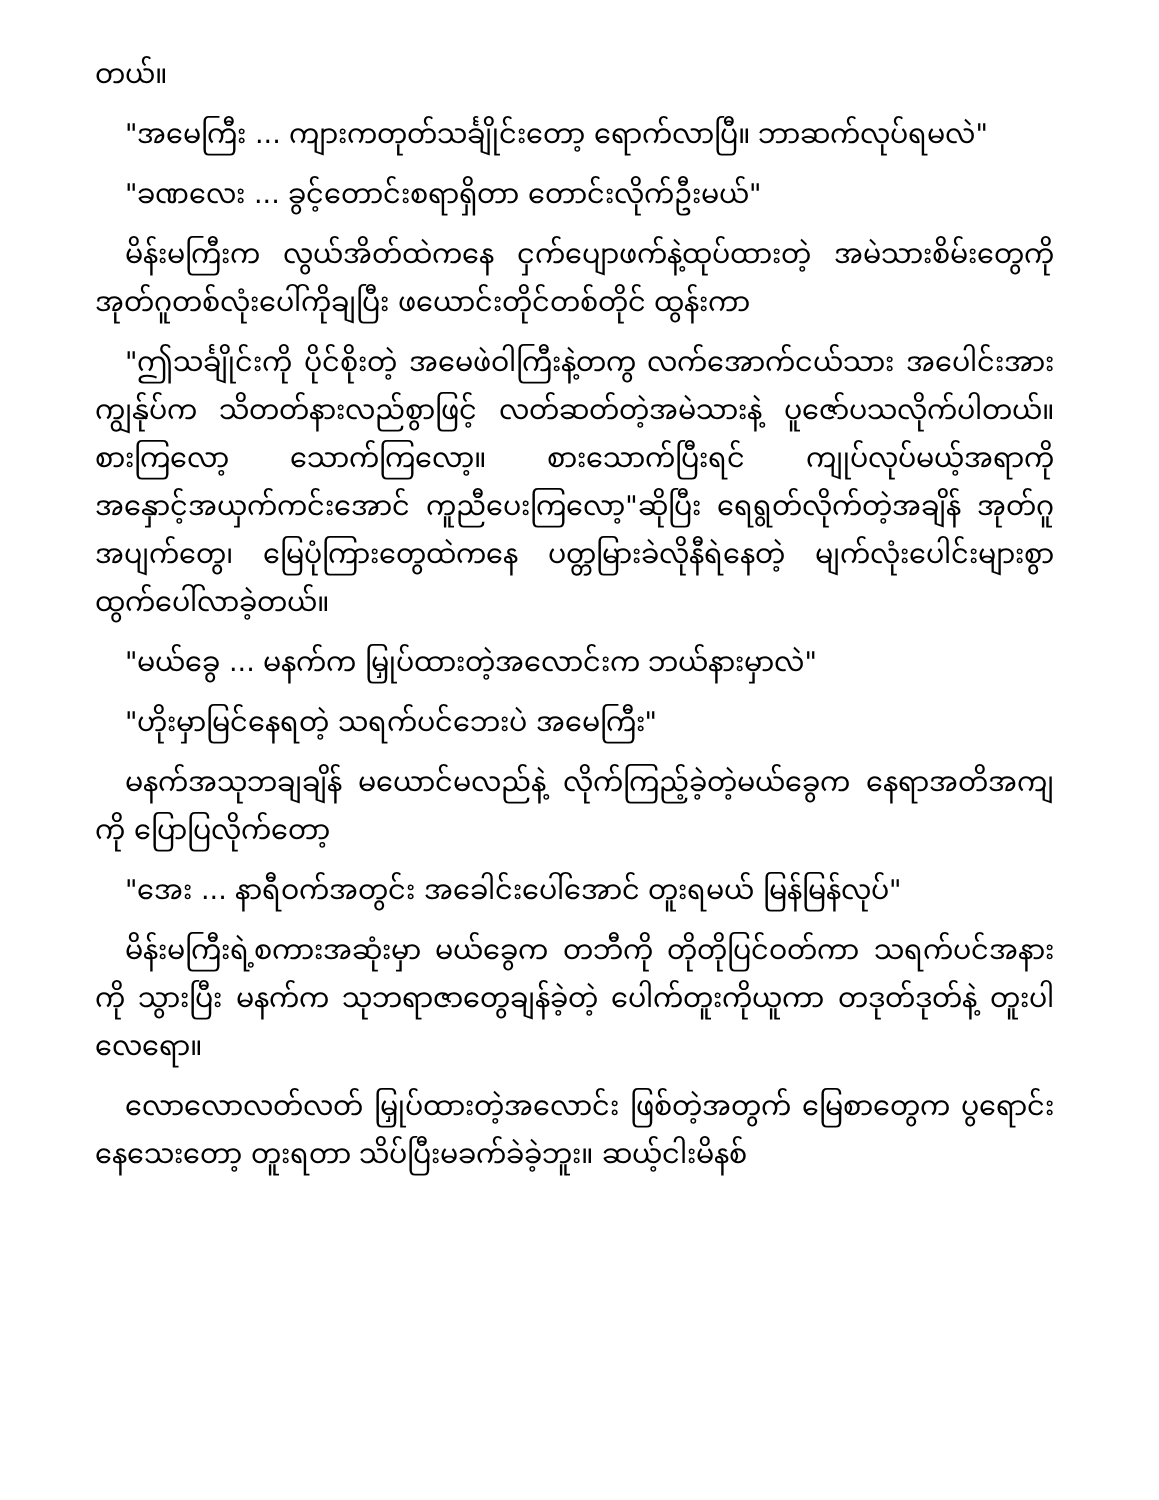တယ်။
"အမေကြီး ... ကျားကတုတ်သင်္ချိုင်းတော့ ရောက်လာပြီ။ ဘာဆက်လုပ်ရမလဲ"
"ခဏလေး ... ခွင့်တောင်းစရာရှိတာ တောင်းလိုက်ဦးမယ်"
မိန်းမကြီးက လွယ်အိတ်ထဲကနေ ငှက်ပျောဖက်နဲ့ထုပ်ထားတဲ့ အမဲသားစိမ်းတွေကို အုတ်ဂူတစ်လုံးပေါ်ကိုချပြီး ဖယောင်းတိုင်တစ်တိုင် ထွန်းကာ
"ဤသင်္ချိုင်းကို ပိုင်စိုးတဲ့ အမေဖဲဝါကြီးနဲ့တကွ လက်အောက်ငယ်သား အပေါင်းအား ကျွန်ုပ်က သိတတ်နားလည်စွာဖြင့် လတ်ဆတ်တဲ့အမဲသားနဲ့ ပူဇော်ပသလိုက်ပါတယ်။ စားကြလော့ သောက်ကြလော့။ စားသောက်ပြီးရင် ကျုပ်လုပ်မယ့်အရာကို အနှောင့်အယှက်ကင်းအောင် ကူညီပေးကြလော့"ဆိုပြီး ရေရွတ်လိုက်တဲ့အချိန် အုတ်ဂူအပျက်တွေ၊ မြေပုံကြားတွေထဲကနေ ပတ္တမြားခဲလိုနီရဲနေတဲ့ မျက်လုံးပေါင်းများစွာ ထွက်ပေါ်လာခဲ့တယ်။
"မယ်ခွေ ... မနက်က မြှုပ်ထားတဲ့အလောင်းက ဘယ်နားမှာလဲ"
"ဟိုးမှာမြင်နေရတဲ့ သရက်ပင်ဘေးပဲ အမေကြီး"
မနက်အသုဘချချိန် မယောင်မလည်နဲ့ လိုက်ကြည့်ခဲ့တဲ့မယ်ခွေက နေရာအတိအကျကို ပြောပြလိုက်တော့
"အေး ... နာရီဝက်အတွင်း အခေါင်းပေါ်အောင် တူးရမယ် မြန်မြန်လုပ်"
မိန်းမကြီးရဲ့စကားအဆုံးမှာ မယ်ခွေက တဘီကို တိုတိုပြင်ဝတ်ကာ သရက်ပင်အနားကို သွားပြီး မနက်က သုဘရာဇာတွေချန်ခဲ့တဲ့ ပေါက်တူးကိုယူကာ တဒုတ်ဒုတ်နဲ့ တူးပါလေရော။
လောလောလတ်လတ် မြှုပ်ထားတဲ့အလောင်း ဖြစ်တဲ့အတွက် မြေစာတွေက ပွရောင်းနေသေးတော့ တူးရတာ သိပ်ပြီးမခက်ခဲခဲ့ဘူး။ ဆယ့်ငါးမိနစ်